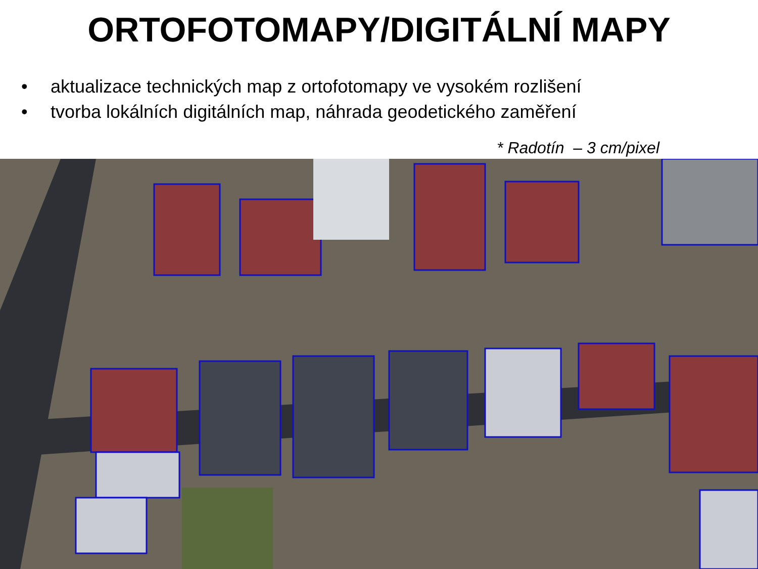ORTOFOTOMAPY/DIGITÁLNÍ MAPY
• aktualizace technických map z ortofotomapy ve vysokém rozlišení
• tvorba lokálních digitálních map, náhrada geodetického zaměření
* Radotín – 3 cm/pixel